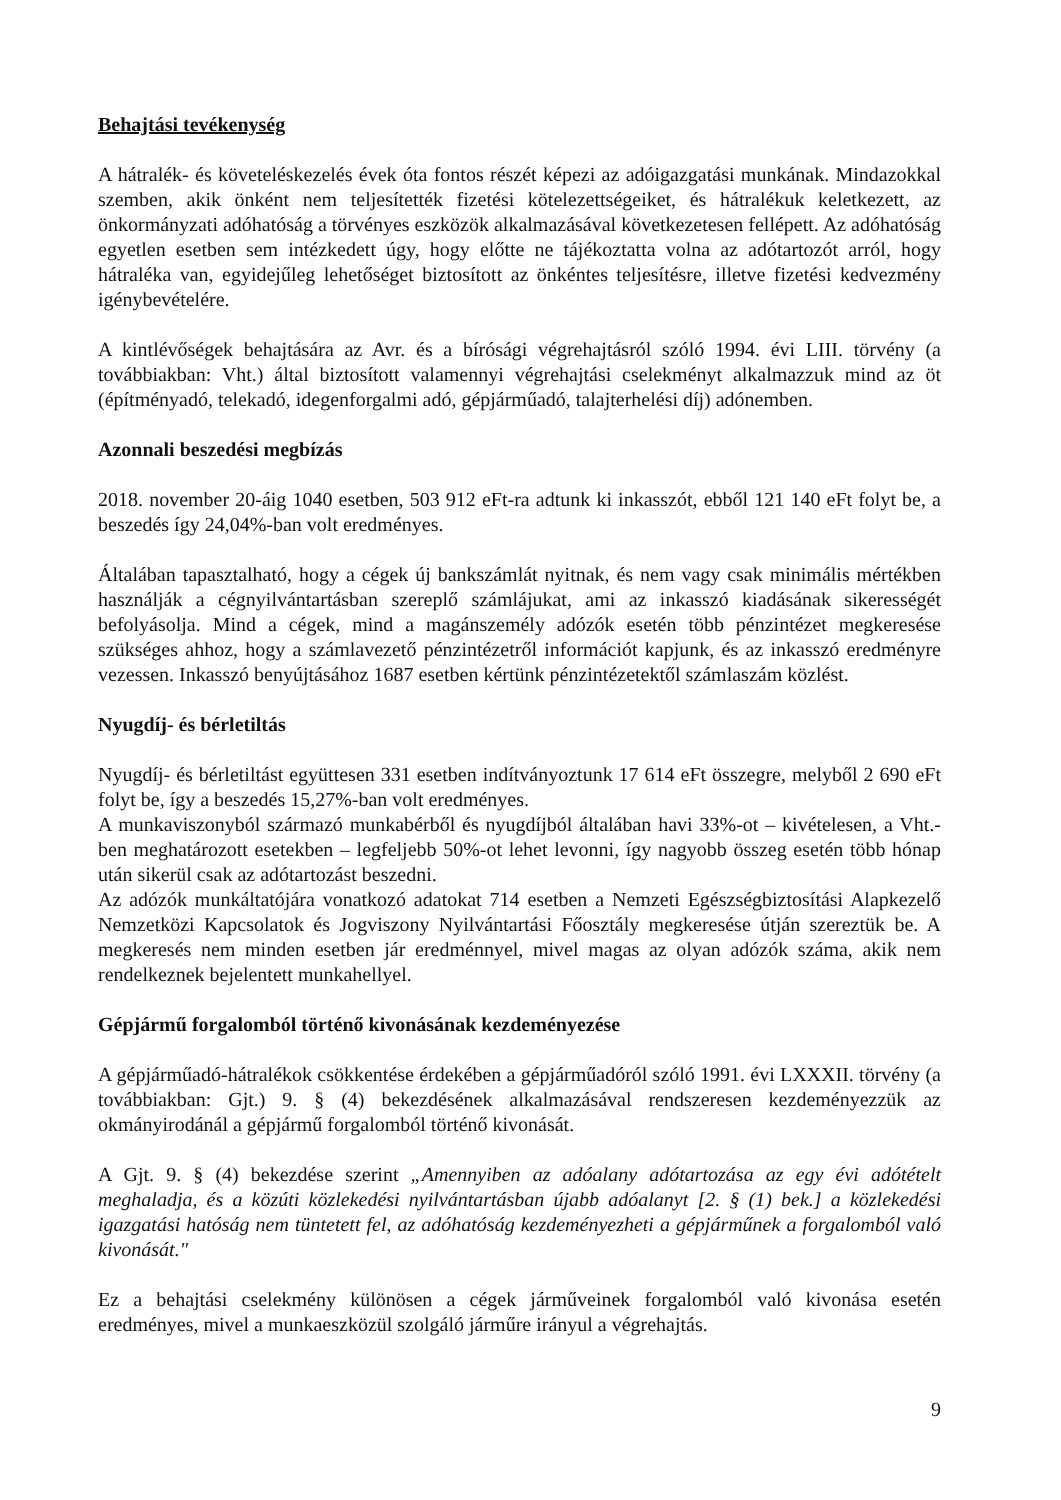Behajtási tevékenység
A hátralék- és követeléskezelés évek óta fontos részét képezi az adóigazgatási munkának. Mindazokkal szemben, akik önként nem teljesítették fizetési kötelezettségeiket, és hátralékuk keletkezett, az önkormányzati adóhatóság a törvényes eszközök alkalmazásával következetesen fellépett. Az adóhatóság egyetlen esetben sem intézkedett úgy, hogy előtte ne tájékoztatta volna az adótartozót arról, hogy hátraléka van, egyidejűleg lehetőséget biztosított az önkéntes teljesítésre, illetve fizetési kedvezmény igénybevételére.
A kintlévőségek behajtására az Avr. és a bírósági végrehajtásról szóló 1994. évi LIII. törvény (a továbbiakban: Vht.) által biztosított valamennyi végrehajtási cselekményt alkalmazzuk mind az öt (építményadó, telekadó, idegenforgalmi adó, gépjárműadó, talajterhelési díj) adónemben.
Azonnali beszedési megbízás
2018. november 20-áig 1040 esetben, 503 912 eFt-ra adtunk ki inkasszót, ebből 121 140 eFt folyt be, a beszedés így 24,04%-ban volt eredményes.
Általában tapasztalható, hogy a cégek új bankszámlát nyitnak, és nem vagy csak minimális mértékben használják a cégnyilvántartásban szereplő számlájukat, ami az inkasszó kiadásának sikerességét befolyásolja. Mind a cégek, mind a magánszemély adózók esetén több pénzintézet megkeresése szükséges ahhoz, hogy a számlavezető pénzintézetről információt kapjunk, és az inkasszó eredményre vezessen. Inkasszó benyújtásához 1687 esetben kértünk pénzintézetektől számlaszám közlést.
Nyugdíj- és bérletiltás
Nyugdíj- és bérletiltást együttesen 331 esetben indítványoztunk 17 614 eFt összegre, melyből 2 690 eFt folyt be, így a beszedés 15,27%-ban volt eredményes.
A munkaviszonyból származó munkabérből és nyugdíjból általában havi 33%-ot – kivételesen, a Vht.-ben meghatározott esetekben – legfeljebb 50%-ot lehet levonni, így nagyobb összeg esetén több hónap után sikerül csak az adótartozást beszedni.
Az adózók munkáltatójára vonatkozó adatokat 714 esetben a Nemzeti Egészségbiztosítási Alapkezelő Nemzetközi Kapcsolatok és Jogviszony Nyilvántartási Főosztály megkeresése útján szereztük be. A megkeresés nem minden esetben jár eredménnyel, mivel magas az olyan adózók száma, akik nem rendelkeznek bejelentett munkahellyel.
Gépjármű forgalomból történő kivonásának kezdeményezése
A gépjárműadó-hátralékok csökkentése érdekében a gépjárműadóról szóló 1991. évi LXXXII. törvény (a továbbiakban: Gjt.) 9. § (4) bekezdésének alkalmazásával rendszeresen kezdeményezzük az okmányirodánál a gépjármű forgalomból történő kivonását.
A Gjt. 9. § (4) bekezdése szerint „Amennyiben az adóalany adótartozása az egy évi adótételt meghaladja, és a közúti közlekedési nyilvántartásban újabb adóalanyt [2. § (1) bek.] a közlekedési igazgatási hatóság nem tüntetett fel, az adóhatóság kezdeményezheti a gépjárműnek a forgalomból való kivonását."
Ez a behajtási cselekmény különösen a cégek járműveinek forgalomból való kivonása esetén eredményes, mivel a munkaeszközül szolgáló járműre irányul a végrehajtás.
9